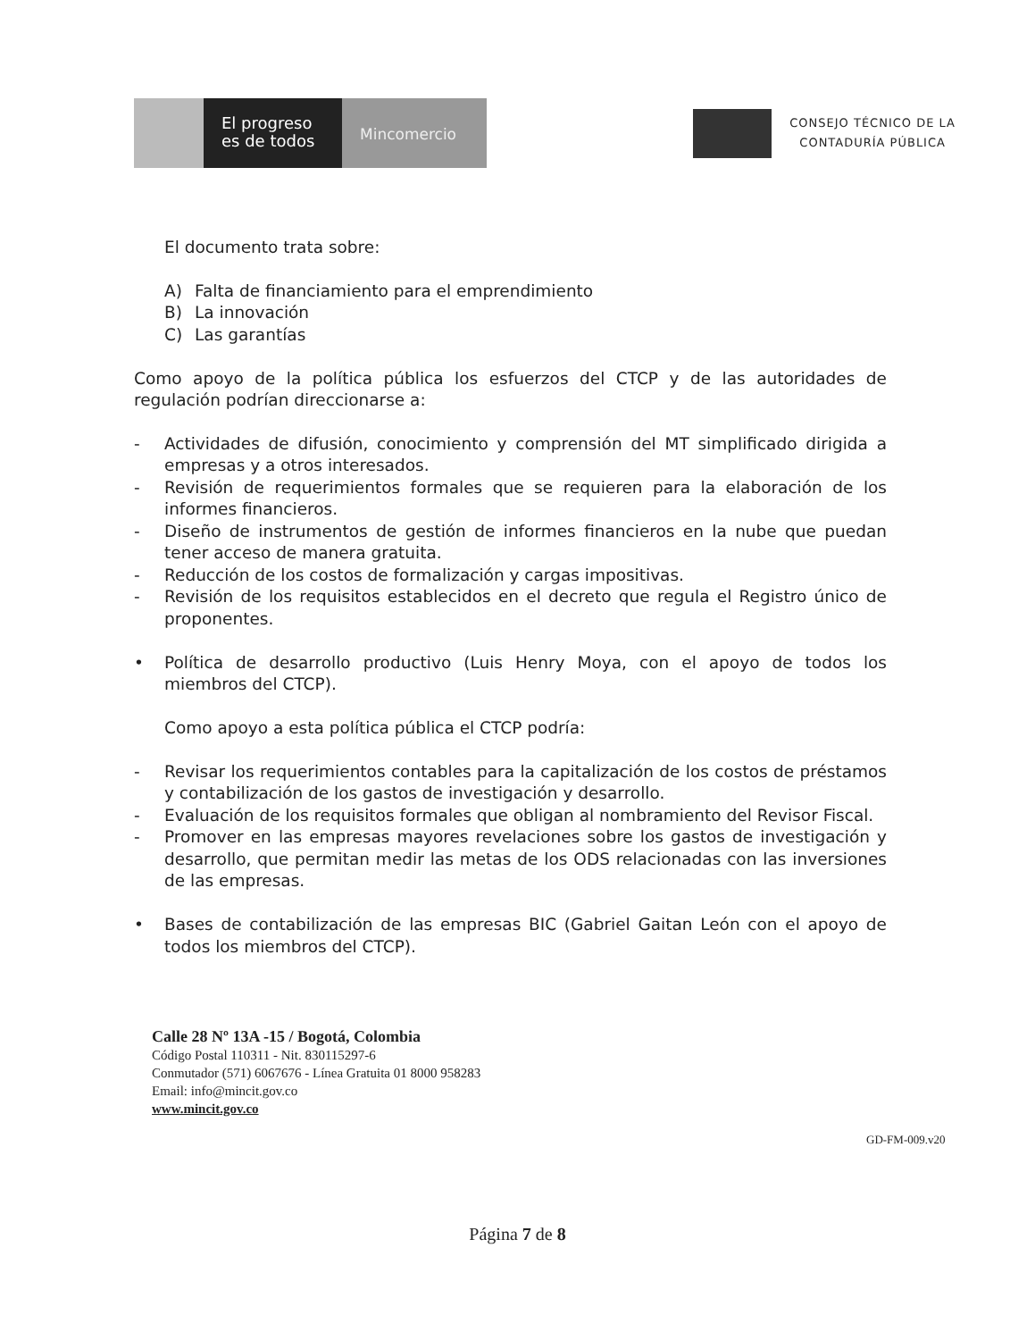El progreso
es de todos
Mincomercio
CONSEJO TÉCNICO DE LA
CONTADURÍA PÚBLICA
El documento trata sobre:
A) Falta de financiamiento para el emprendimiento
B) La innovación
C) Las garantías
Como apoyo de la política pública los esfuerzos del CTCP y de las autoridades de regulación podrían direccionarse a:
- Actividades de difusión, conocimiento y comprensión del MT simplificado dirigida a empresas y a otros interesados.
- Revisión de requerimientos formales que se requieren para la elaboración de los informes financieros.
- Diseño de instrumentos de gestión de informes financieros en la nube que puedan tener acceso de manera gratuita.
- Reducción de los costos de formalización y cargas impositivas.
- Revisión de los requisitos establecidos en el decreto que regula el Registro único de proponentes.
• Política de desarrollo productivo (Luis Henry Moya, con el apoyo de todos los miembros del CTCP).
Como apoyo a esta política pública el CTCP podría:
- Revisar los requerimientos contables para la capitalización de los costos de préstamos y contabilización de los gastos de investigación y desarrollo.
- Evaluación de los requisitos formales que obligan al nombramiento del Revisor Fiscal.
- Promover en las empresas mayores revelaciones sobre los gastos de investigación y desarrollo, que permitan medir las metas de los ODS relacionadas con las inversiones de las empresas.
• Bases de contabilización de las empresas BIC (Gabriel Gaitan León con el apoyo de todos los miembros del CTCP).
Calle 28 Nº 13A -15 / Bogotá, Colombia
Código Postal 110311 - Nit. 830115297-6
Conmutador (571) 6067676 - Línea Gratuita 01 8000 958283
Email: info@mincit.gov.co
www.mincit.gov.co
GD-FM-009.v20
Página 7 de 8